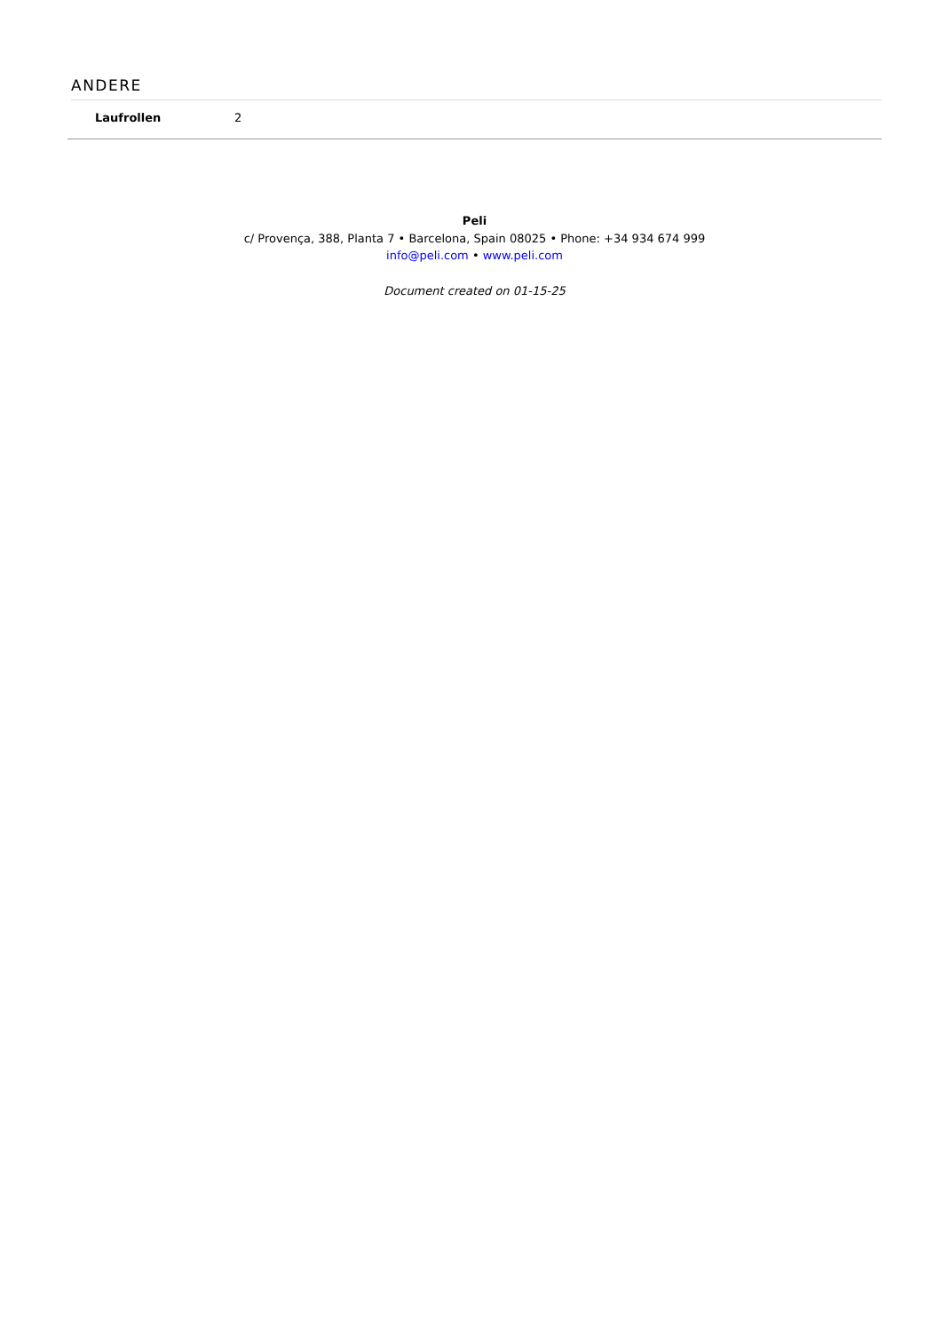ANDERE
| Laufrollen | 2 |
Peli
c/ Provença, 388, Planta 7 • Barcelona, Spain 08025 • Phone: +34 934 674 999
info@peli.com • www.peli.com
Document created on 01-15-25